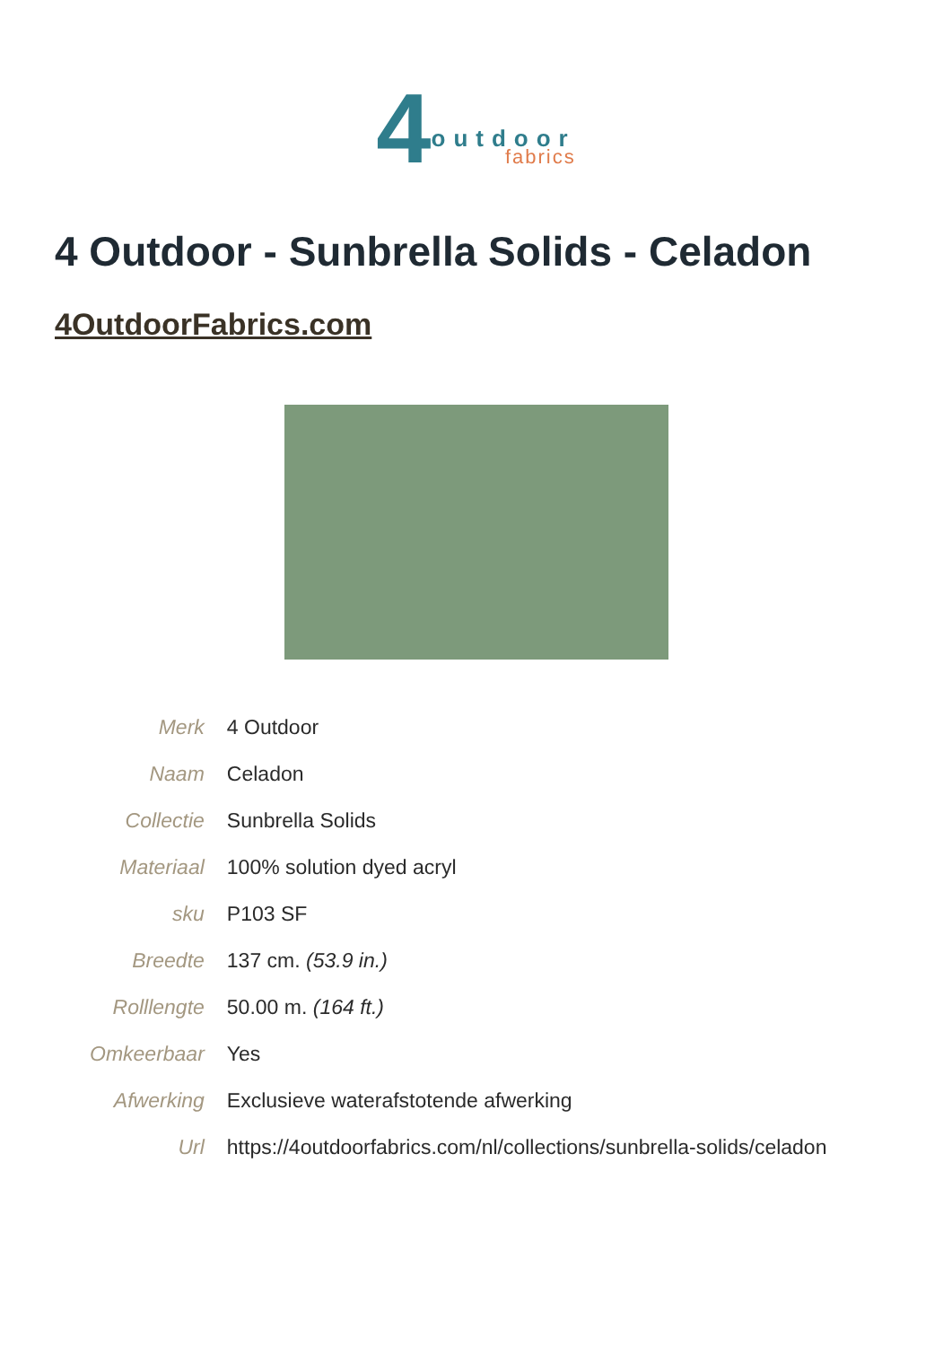4 outdoor fabrics
4 Outdoor - Sunbrella Solids - Celadon
4OutdoorFabrics.com
| Merk | 4 Outdoor |
| Naam | Celadon |
| Collectie | Sunbrella Solids |
| Materiaal | 100% solution dyed acryl |
| sku | P103 SF |
| Breedte | 137 cm. (53.9 in.) |
| Rolllengte | 50.00 m. (164 ft.) |
| Omkeerbaar | Yes |
| Afwerking | Exclusieve waterafstotende afwerking |
| Url | https://4outdoorfabrics.com/nl/collections/sunbrella-solids/celadon |